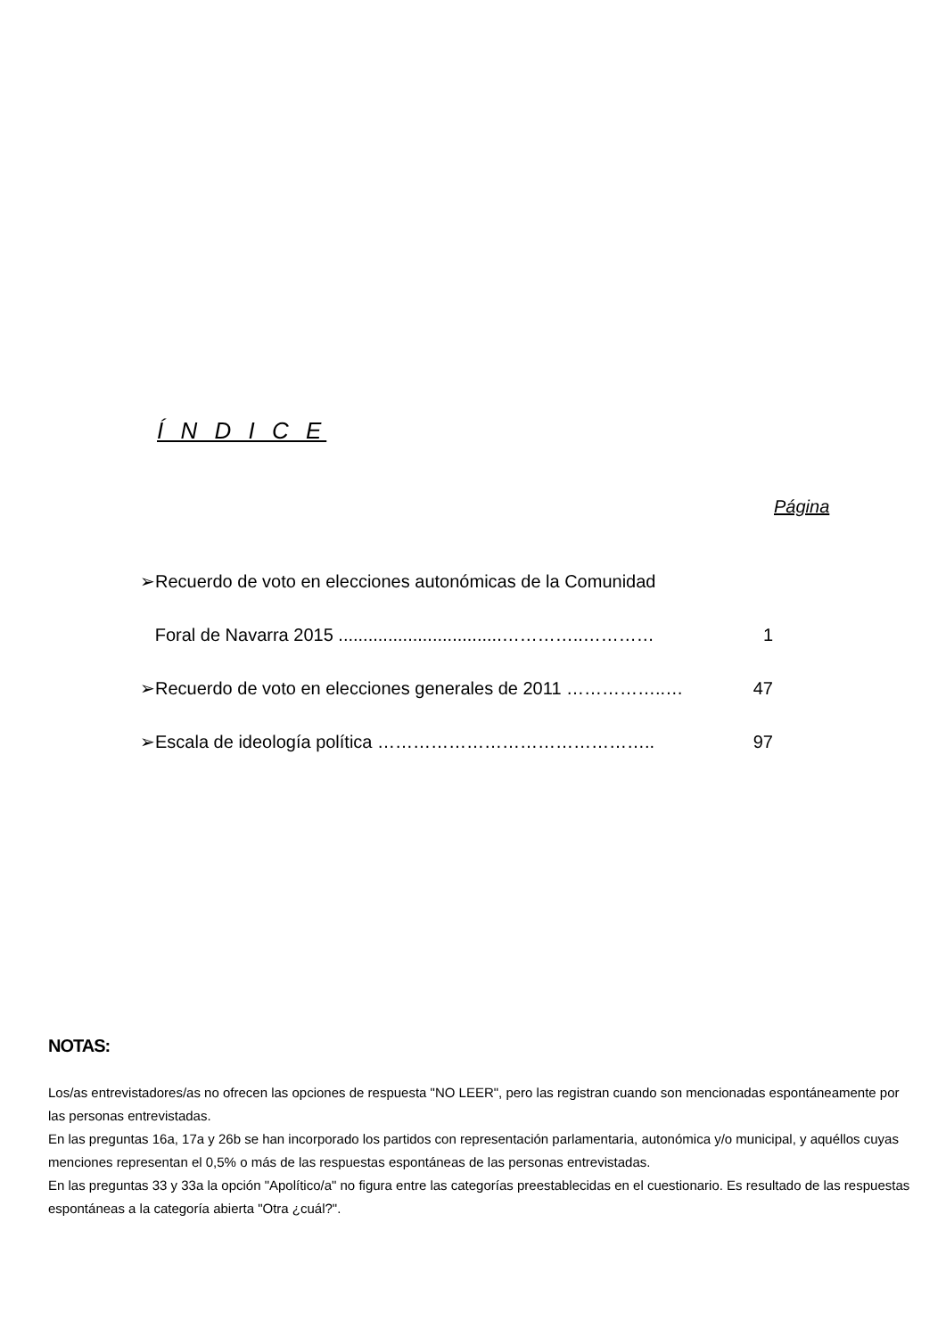Í N D I C E
Página
➢Recuerdo de voto en elecciones autonómicas de la Comunidad
Foral de Navarra 2015 .................................…………..…………
1
➢Recuerdo de voto en elecciones generales de 2011 ……………..…
47
➢Escala de ideología política ……………………………………….. 97
NOTAS:
Los/as entrevistadores/as no ofrecen las opciones de respuesta "NO LEER", pero las registran cuando son mencionadas espontáneamente por las personas entrevistadas.
En las preguntas 16a, 17a y 26b se han incorporado los partidos con representación parlamentaria, autonómica y/o municipal, y aquéllos cuyas menciones representan el 0,5% o más de las respuestas espontáneas de las personas entrevistadas.
En las preguntas 33 y 33a la opción "Apolítico/a" no figura entre las categorías preestablecidas en el cuestionario. Es resultado de las respuestas espontáneas a la categoría abierta "Otra ¿cuál?".